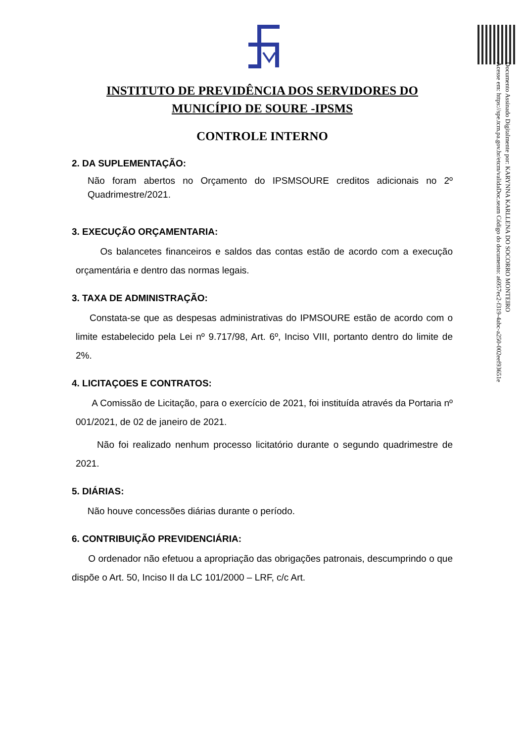Documento Assinado Digitalmente por: KARYNNA KARLLENA DO SOCORRO MONTEIRO
Acesse em: https://spe.tcm.pa.gov.br/etcm/validaDoc.seam Código do documento: a6957ec2-f319-4abc-a250-002eef93651e
INSTITUTO DE PREVIDÊNCIA DOS SERVIDORES DO
MUNICÍPIO DE SOURE -IPSMS
CONTROLE INTERNO
2. DA SUPLEMENTAÇÃO:
Não foram abertos no Orçamento do IPSMSOURE creditos adicionais no 2º Quadrimestre/2021.
3. EXECUÇÃO ORÇAMENTARIA:
Os balancetes financeiros e saldos das contas estão de acordo com a execução orçamentária e dentro das normas legais.
3. TAXA DE ADMINISTRAÇÃO:
Constata-se que as despesas administrativas do IPMSOURE estão de acordo com o limite estabelecido pela Lei nº 9.717/98, Art. 6º, Inciso VIII, portanto dentro do limite de 2%.
4. LICITAÇOES E CONTRATOS:
A Comissão de Licitação, para o exercício de 2021, foi instituída através da Portaria nº 001/2021, de 02 de janeiro de 2021.
Não foi realizado nenhum processo licitatório durante o segundo quadrimestre de 2021.
5. DIÁRIAS:
Não houve concessões diárias durante o período.
6. CONTRIBUIÇÃO PREVIDENCIÁRIA:
O ordenador não efetuou a apropriação das obrigações patronais, descumprindo o que dispõe o Art. 50, Inciso II da LC 101/2000 – LRF, c/c Art.